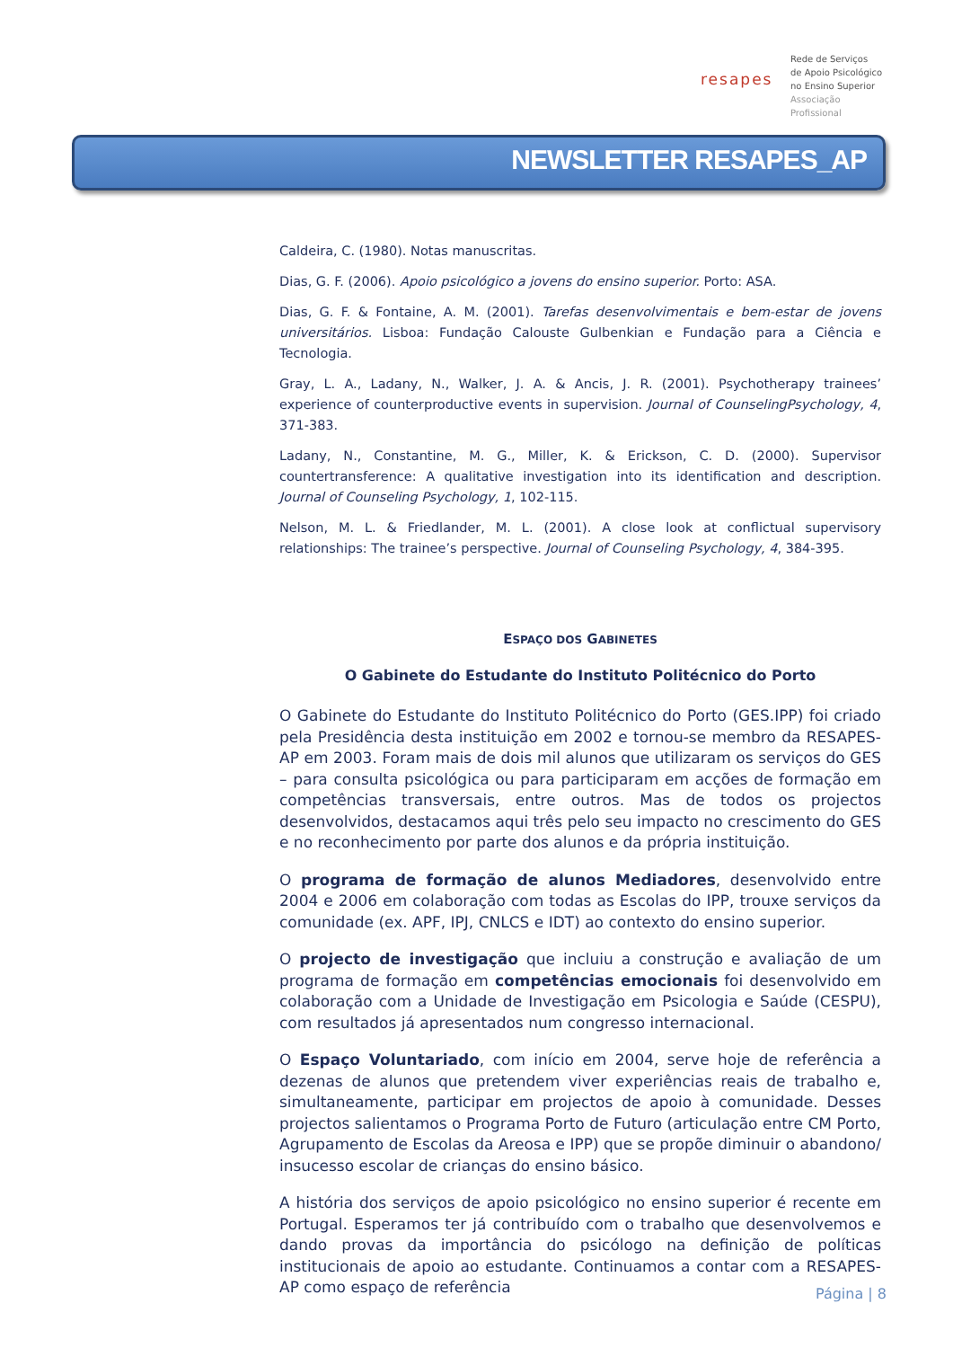resapes
Rede de Serviços
de Apoio Psicológico
no Ensino Superior
Associação Profissional
NEWSLETTER RESAPES_AP
Caldeira, C. (1980). Notas manuscritas.
Dias, G. F. (2006). Apoio psicológico a jovens do ensino superior. Porto: ASA.
Dias, G. F. & Fontaine, A. M. (2001). Tarefas desenvolvimentais e bem-estar de jovens universitários. Lisboa: Fundação Calouste Gulbenkian e Fundação para a Ciência e Tecnologia.
Gray, L. A., Ladany, N., Walker, J. A. & Ancis, J. R. (2001). Psychotherapy trainees’ experience of counterproductive events in supervision. Journal of CounselingPsychology, 4, 371-383.
Ladany, N., Constantine, M. G., Miller, K. & Erickson, C. D. (2000). Supervisor countertransference: A qualitative investigation into its identification and description. Journal of Counseling Psychology, 1, 102-115.
Nelson, M. L. & Friedlander, M. L. (2001). A close look at conflictual supervisory relationships: The trainee’s perspective. Journal of Counseling Psychology, 4, 384-395.
ESPAÇO DOS GABINETES
O Gabinete do Estudante do Instituto Politécnico do Porto
O Gabinete do Estudante do Instituto Politécnico do Porto (GES.IPP) foi criado pela Presidência desta instituição em 2002 e tornou-se membro da RESAPES-AP em 2003. Foram mais de dois mil alunos que utilizaram os serviços do GES – para consulta psicológica ou para participaram em acções de formação em competências transversais, entre outros. Mas de todos os projectos desenvolvidos, destacamos aqui três pelo seu impacto no crescimento do GES e no reconhecimento por parte dos alunos e da própria instituição.
O programa de formação de alunos Mediadores, desenvolvido entre 2004 e 2006 em colaboração com todas as Escolas do IPP, trouxe serviços da comunidade (ex. APF, IPJ, CNLCS e IDT) ao contexto do ensino superior.
O projecto de investigação que incluiu a construção e avaliação de um programa de formação em competências emocionais foi desenvolvido em colaboração com a Unidade de Investigação em Psicologia e Saúde (CESPU), com resultados já apresentados num congresso internacional.
O Espaço Voluntariado, com início em 2004, serve hoje de referência a dezenas de alunos que pretendem viver experiências reais de trabalho e, simultaneamente, participar em projectos de apoio à comunidade. Desses projectos salientamos o Programa Porto de Futuro (articulação entre CM Porto, Agrupamento de Escolas da Areosa e IPP) que se propõe diminuir o abandono/ insucesso escolar de crianças do ensino básico.
A história dos serviços de apoio psicológico no ensino superior é recente em Portugal. Esperamos ter já contribuído com o trabalho que desenvolvemos e dando provas da importância do psicólogo na definição de políticas institucionais de apoio ao estudante. Continuamos a contar com a RESAPES-AP como espaço de referência
Página | 8